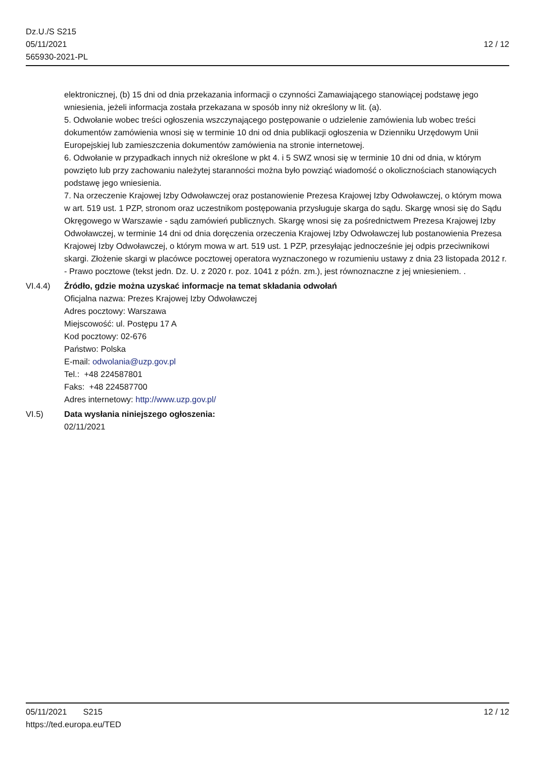Dz.U./S S215
05/11/2021
565930-2021-PL
12 / 12
elektronicznej, (b) 15 dni od dnia przekazania informacji o czynności Zamawiającego stanowiącej podstawę jego wniesienia, jeżeli informacja została przekazana w sposób inny niż określony w lit. (a).
5. Odwołanie wobec treści ogłoszenia wszczynającego postępowanie o udzielenie zamówienia lub wobec treści dokumentów zamówienia wnosi się w terminie 10 dni od dnia publikacji ogłoszenia w Dzienniku Urzędowym Unii Europejskiej lub zamieszczenia dokumentów zamówienia na stronie internetowej.
6. Odwołanie w przypadkach innych niż określone w pkt 4. i 5 SWZ wnosi się w terminie 10 dni od dnia, w którym powzięto lub przy zachowaniu należytej staranności można było powziąć wiadomość o okolicznościach stanowiących podstawę jego wniesienia.
7. Na orzeczenie Krajowej Izby Odwoławczej oraz postanowienie Prezesa Krajowej Izby Odwoławczej, o którym mowa w art. 519 ust. 1 PZP, stronom oraz uczestnikom postępowania przysługuje skarga do sądu. Skargę wnosi się do Sądu Okręgowego w Warszawie - sądu zamówień publicznych. Skargę wnosi się za pośrednictwem Prezesa Krajowej Izby Odwoławczej, w terminie 14 dni od dnia doręczenia orzeczenia Krajowej Izby Odwoławczej lub postanowienia Prezesa Krajowej Izby Odwoławczej, o którym mowa w art. 519 ust. 1 PZP, przesyłając jednocześnie jej odpis przeciwnikowi skargi. Złożenie skargi w placówce pocztowej operatora wyznaczonego w rozumieniu ustawy z dnia 23 listopada 2012 r. - Prawo pocztowe (tekst jedn. Dz. U. z 2020 r. poz. 1041 z późn. zm.), jest równoznaczne z jej wniesieniem. .
VI.4.4) Źródło, gdzie można uzyskać informacje na temat składania odwołań
Oficjalna nazwa: Prezes Krajowej Izby Odwoławczej
Adres pocztowy: Warszawa
Miejscowość: ul. Postępu 17 A
Kod pocztowy: 02-676
Państwo: Polska
E-mail: odwolania@uzp.gov.pl
Tel.: +48 224587801
Faks: +48 224587700
Adres internetowy: http://www.uzp.gov.pl/
VI.5) Data wysłania niniejszego ogłoszenia:
02/11/2021
05/11/2021 S215 12 / 12
https://ted.europa.eu/TED